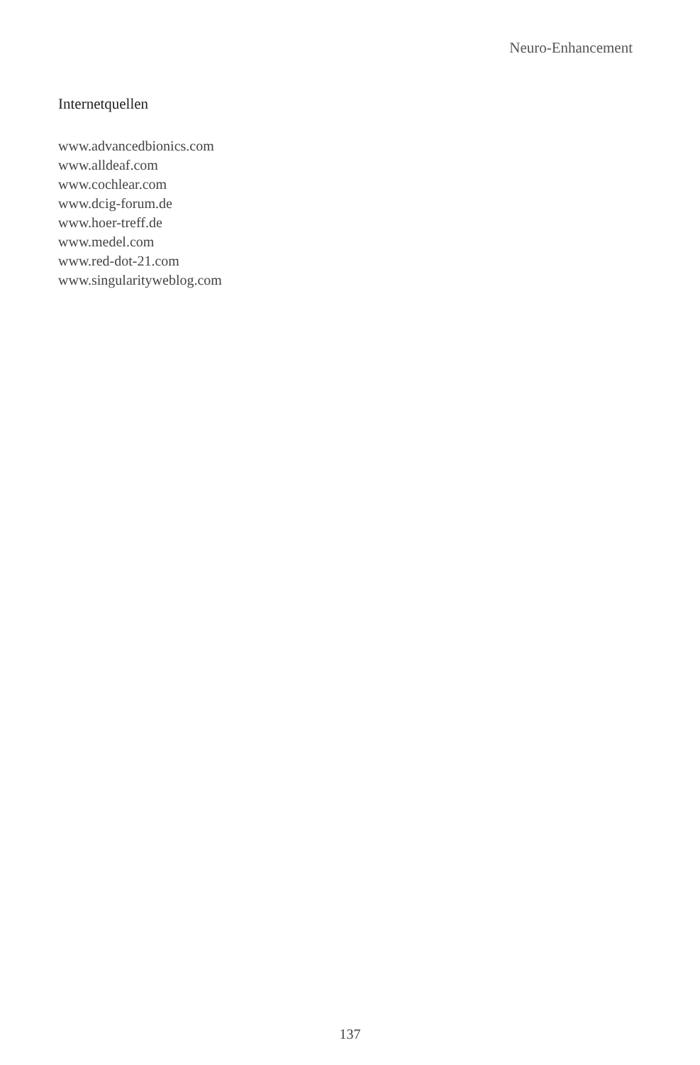Neuro-Enhancement
Internetquellen
www.advancedbionics.com
www.alldeaf.com
www.cochlear.com
www.dcig-forum.de
www.hoer-treff.de
www.medel.com
www.red-dot-21.com
www.singularityweblog.com
137